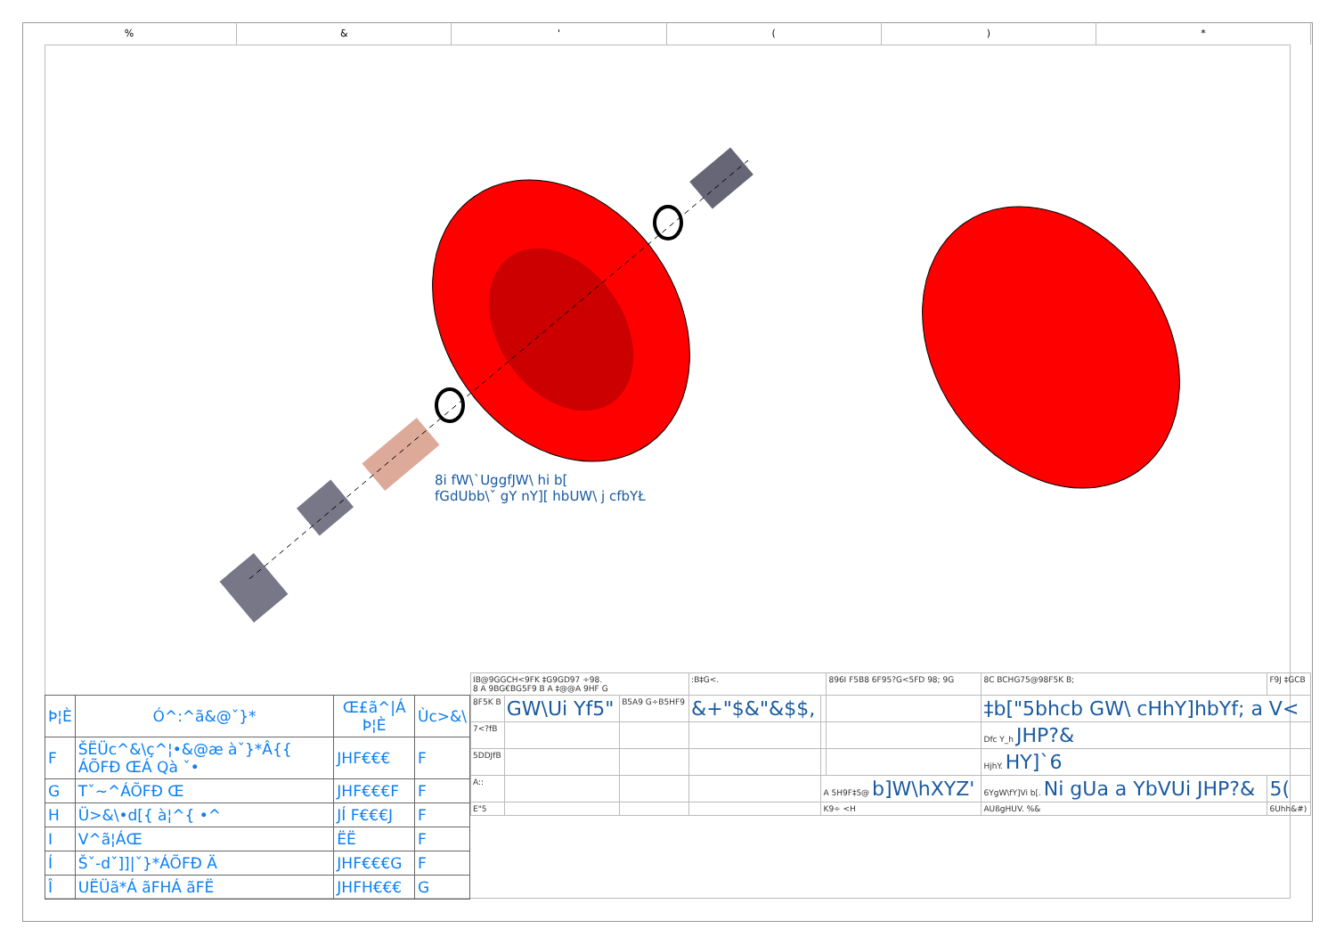% & ' ( ) *
8i fW\`UggfJW\ hi b[
fGdUbb\ˇ gY nY][ hbUW\ j cfbYŁ
| Þ¦È | Ó^:^ã&@ˇ}* | Œ£ã^/Á Þ¦È | Ùc>&\ |
| --- | --- | --- | --- |
| F | ŠËÜc^&\ç^¦•&@æ àˇ}*Â{{ ÁÕFÐ ŒÁ Qà ˇ• | JHF€€€ | F |
| G | Tˇ~^ÁÕFÐ Œ | JHF€€€F | F |
| H | Ü>&\•d[{ à¦^{ •^ | JÍ F€€€J | F |
| I | V^ã¦ÁŒ | ËË | F |
| Í | Šˇ-dˇ]]/ˇ}*ÁÕFÐ Ä | JHF€€€G | F |
| Î | UËÜã*Á ãFHÁ ãFË | JHFH€€€ | G |
| IB@9GGCH<9FK ‡G9GD97 ÷98. 8 A 9BG€BG5F9 B A ‡@@A 9HF G | | | :B‡G<. | | 896I F5B8 6F95?G<5FD 98; 9G | 8C BCHG75@98F5K B; | F9J ‡GCB |
| 8F5K B | GW\Ui Yf5" | B5A9 G÷B5HF9 | &+"$&"&$$, | | | ‡b["5bhcb GW\ cHhY]hbYf; a V< | |
| 7<?fB | | | | | | Dfc Y_h JHP?& | |
| 5DDJfB | | | | | | HjhY. HY]`6 | |
| A:: | | | | A 5H9F‡5@ b]W\hXYZ' | | 6YgW\fY]Vi b[. Ni gUa a YbVUi JHP?& | 5( |
| E"5 | | | | K9÷ <H | | AUßgHUV. %& | 6Uhh&#) |